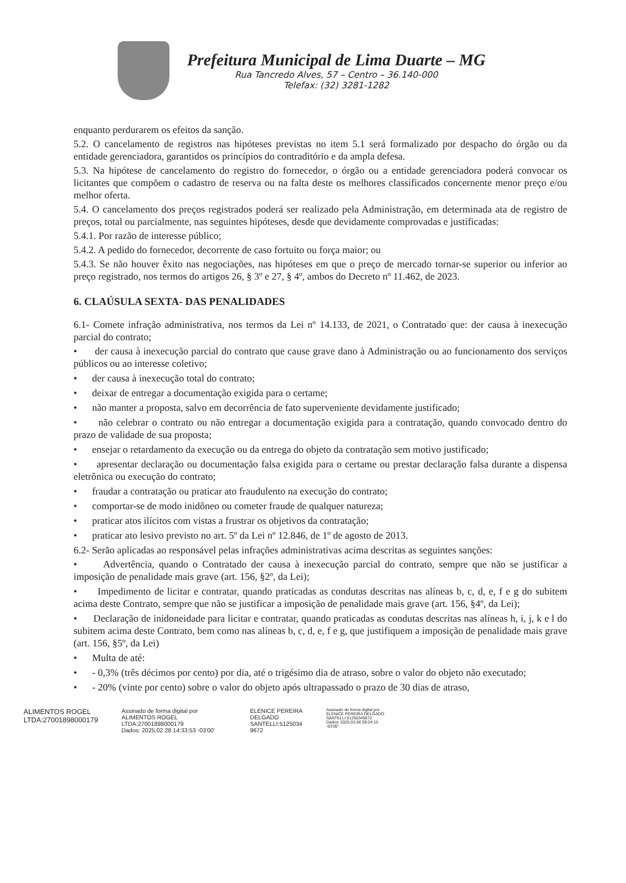Prefeitura Municipal de Lima Duarte – MG
Rua Tancredo Alves, 57 – Centro – 36.140-000
Telefax: (32) 3281-1282
enquanto perdurarem os efeitos da sanção.
5.2. O cancelamento de registros nas hipóteses previstas no item 5.1 será formalizado por despacho do órgão ou da entidade gerenciadora, garantidos os princípios do contraditório e da ampla defesa.
5.3. Na hipótese de cancelamento do registro do fornecedor, o órgão ou a entidade gerenciadora poderá convocar os licitantes que compõem o cadastro de reserva ou na falta deste os melhores classificados concernente menor preço e/ou melhor oferta.
5.4. O cancelamento dos preços registrados poderá ser realizado pela Administração, em determinada ata de registro de preços, total ou parcialmente, nas seguintes hipóteses, desde que devidamente comprovadas e justificadas:
5.4.1. Por razão de interesse público;
5.4.2. A pedido do fornecedor, decorrente de caso fortuito ou força maior; ou
5.4.3. Se não houver êxito nas negociações, nas hipóteses em que o preço de mercado tornar-se superior ou inferior ao preço registrado, nos termos do artigos 26, § 3º e 27, § 4º, ambos do Decreto nº 11.462, de 2023.
6. CLAÚSULA SEXTA- DAS PENALIDADES
6.1- Comete infração administrativa, nos termos da Lei nº 14.133, de 2021, o Contratado que: der causa à inexecução parcial do contrato;
• der causa à inexecução parcial do contrato que cause grave dano à Administração ou ao funcionamento dos serviços públicos ou ao interesse coletivo;
• der causa à inexecução total do contrato;
• deixar de entregar a documentação exigida para o certame;
• não manter a proposta, salvo em decorrência de fato superveniente devidamente justificado;
• não celebrar o contrato ou não entregar a documentação exigida para a contratação, quando convocado dentro do prazo de validade de sua proposta;
• ensejar o retardamento da execução ou da entrega do objeto da contratação sem motivo justificado;
• apresentar declaração ou documentação falsa exigida para o certame ou prestar declaração falsa durante a dispensa eletrônica ou execução do contrato;
• fraudar a contratação ou praticar ato fraudulento na execução do contrato;
• comportar-se de modo inidôneo ou cometer fraude de qualquer natureza;
• praticar atos ilícitos com vistas a frustrar os objetivos da contratação;
• praticar ato lesivo previsto no art. 5º da Lei nº 12.846, de 1º de agosto de 2013.
6.2- Serão aplicadas ao responsável pelas infrações administrativas acima descritas as seguintes sanções:
• Advertência, quando o Contratado der causa à inexecução parcial do contrato, sempre que não se justificar a imposição de penalidade mais grave (art. 156, §2º, da Lei);
• Impedimento de licitar e contratar, quando praticadas as condutas descritas nas alíneas b, c, d, e, f e g do subitem acima deste Contrato, sempre que não se justificar a imposição de penalidade mais grave (art. 156, §4º, da Lei);
• Declaração de inidoneidade para licitar e contratar, quando praticadas as condutas descritas nas alíneas h, i, j, k e l do subitem acima deste Contrato, bem como nas alíneas b, c, d, e, f e g, que justifiquem a imposição de penalidade mais grave (art. 156, §5º, da Lei)
• Multa de até:
• - 0,3% (três décimos por cento) por dia, até o trigésimo dia de atraso, sobre o valor do objeto não executado;
• - 20% (vinte por cento) sobre o valor do objeto após ultrapassado o prazo de 30 dias de atraso,
ALIMENTOS ROGEL
LTDA:27001898000179
Assinado de forma digital por
ALIMENTOS ROGEL
LTDA:27001898000179
Dados: 2025.02.28 14:33:53 -03'00'
ELENICE PEREIRA
DELGADO
SANTELLI:5125034
9672
Assinado de forma digital por
ELENICE PEREIRA DELGADO
SANTELLI:51250349672
Dados: 2025.03.06 09:24:15
-03'00'